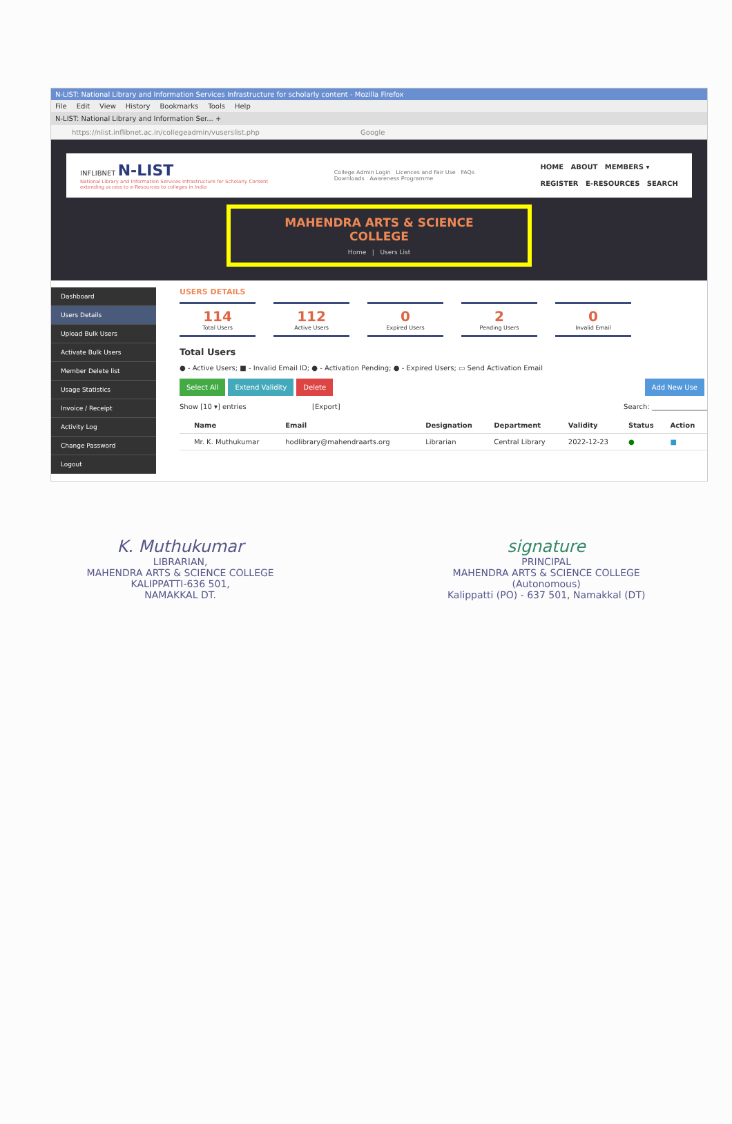N-LIST: National Library and Information Services Infrastructure for scholarly content - Mozilla Firefox
File Edit View History Bookmarks Tools Help
N-LIST: National Library and Information Ser... +
https://nlist.inflibnet.ac.in/collegeadmin/vuserslist.php Google
INFLIBNET N-LIST
National Library and Information Services Infrastructure for Scholarly Content
extending access to e-Resources to colleges in India
College Admin Login Licences and Fair Use FAQs
Downloads Awareness Programme
HOME ABOUT MEMBERS ▾
REGISTER E-RESOURCES SEARCH
MAHENDRA ARTS & SCIENCE
COLLEGE
Home | Users List
Dashboard
Users Details
Upload Bulk Users
Activate Bulk Users
Member Delete list
Usage Statistics
Invoice / Receipt
Activity Log
Change Password
Logout
USERS DETAILS
114
Total Users
112
Active Users
0
Expired Users
2
Pending Users
0
Invalid Email
Total Users
● - Active Users; ■ - Invalid Email ID; ● - Activation Pending; ● - Expired Users; ▭ Send Activation Email
Select All Extend Validity Delete Add New Use
Show [10 ▾] entries [Export] Search: ________________
| | Name | Email | Designation | Department | Validity | Status | Action |
| --- | --- | --- | --- | --- | --- | --- | --- |
| | Mr. K. Muthukumar | hodlibrary@mahendraarts.org | Librarian | Central Library | 2022-12-23 | ● | ■ |
K. Muthukumar
LIBRARIAN,
MAHENDRA ARTS & SCIENCE COLLEGE
KALIPPATTI-636 501,
NAMAKKAL DT.
signature
PRINCIPAL
MAHENDRA ARTS & SCIENCE COLLEGE
(Autonomous)
Kalippatti (PO) - 637 501, Namakkal (DT)